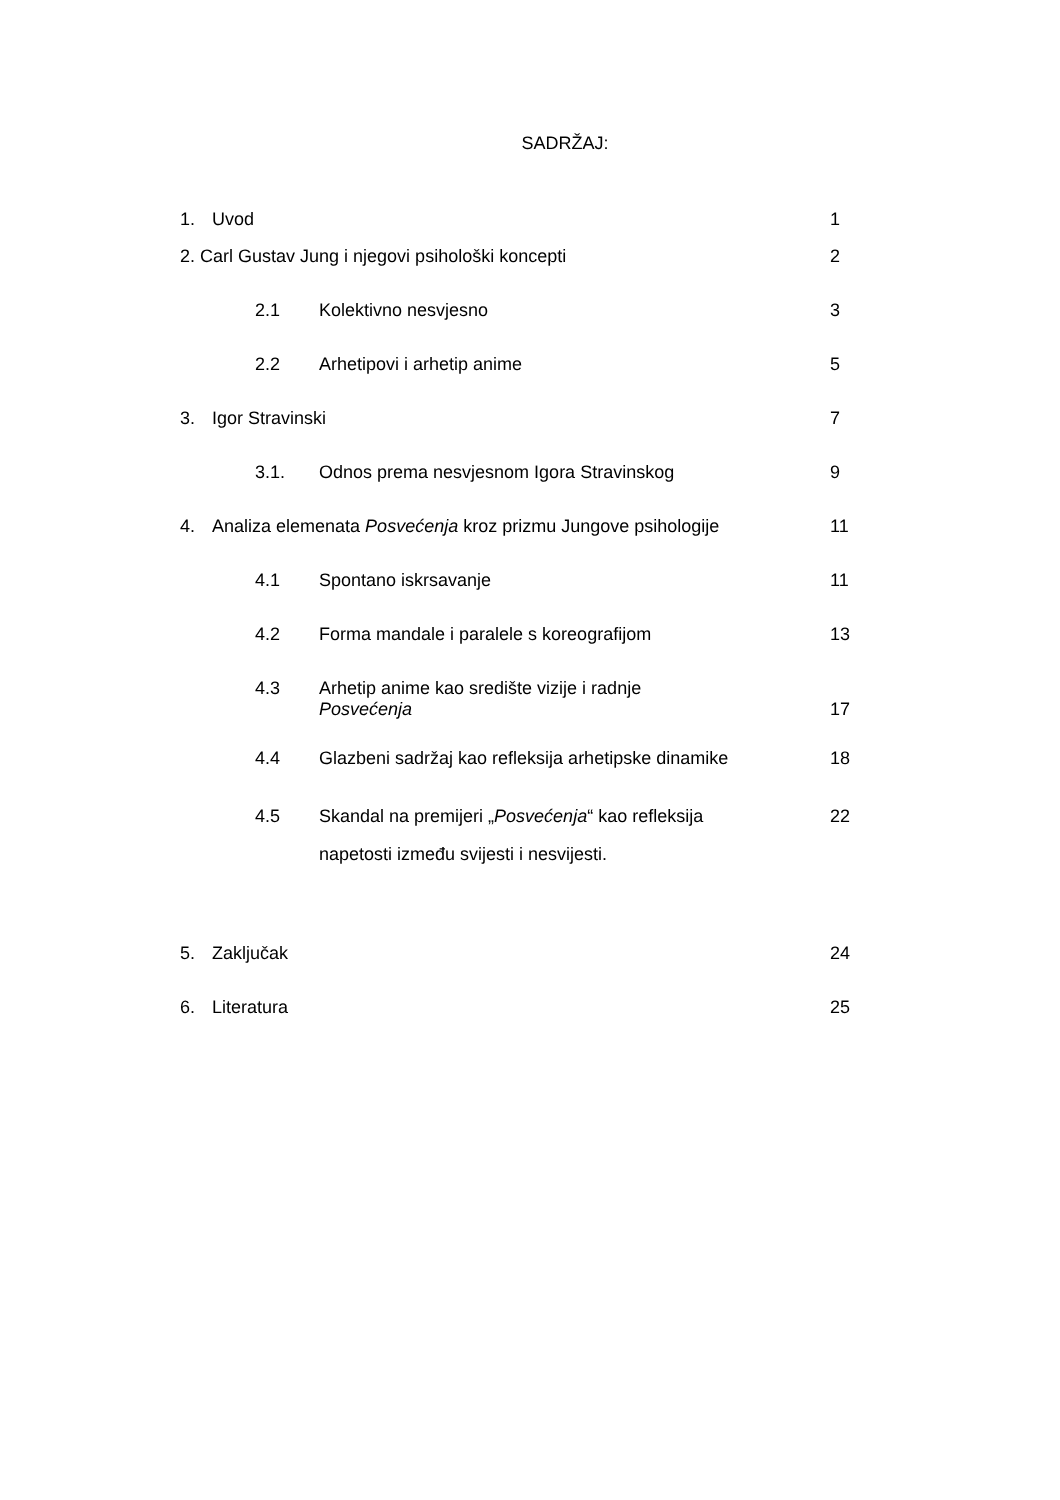SADRŽAJ:
1. Uvod 1
2. Carl Gustav Jung i njegovi psihološki koncepti
2
2.1 Kolektivno nesvjesno 3
2.2 Arhetipovi i arhetip anime 5
3. Igor Stravinski 7
3.1. Odnos prema nesvjesnom Igora Stravinskog
9
4. Analiza elemenata Posvećenja kroz prizmu Jungove psihologije
11
4.1 Spontano iskrsavanje 11
4.2 Forma mandale i paralele s koreografijom
13
4.3 Arhetip anime kao središte vizije i radnje
Posvećenja
17
4.4 Glazbeni sadržaj kao refleksija arhetipske dinamike
18
4.5 Skandal na premijeri „Posvećenja“ kao refleksija
napetosti između svijesti i nesvijesti.
22
5. Zaključak 24
6. Literatura 25